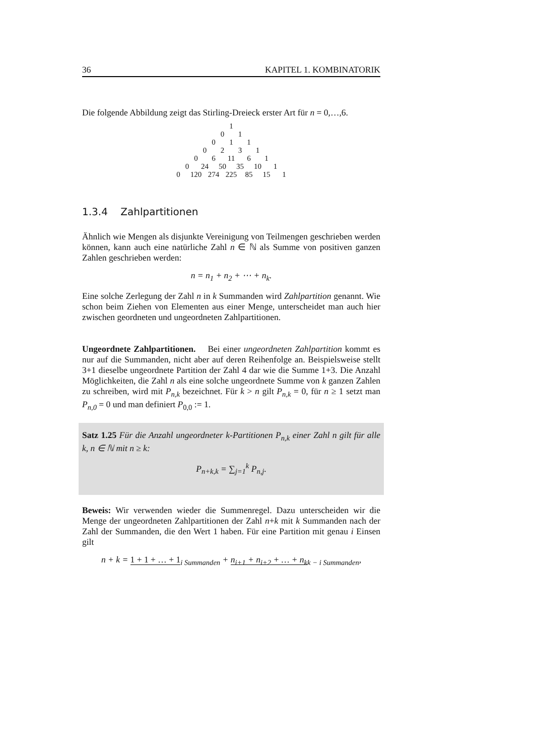36 KAPITEL 1. KOMBINATORIK
Die folgende Abbildung zeigt das Stirling-Dreieck erster Art für n = 0,…,6.
1
0 1
0 1 1
0231
0 6 11 6 1
0 24 50 35 10 1
0 120 274 225 85 15 1
1.3.4 Zahlpartitionen
Ähnlich wie Mengen als disjunkte Vereinigung von Teilmengen geschrieben werden können, kann auch eine natürliche Zahl n ∈ ℕ als Summe von positiven ganzen Zahlen geschrieben werden:
n = n<sub>1</sub> + n<sub>2</sub> + ⋯ + n<sub>k</sub>.
Eine solche Zerlegung der Zahl n in k Summanden wird Zahlpartition genannt. Wie schon beim Ziehen von Elementen aus einer Menge, unterscheidet man auch hier zwischen geordneten und ungeordneten Zahlpartitionen.
Ungeordnete Zahlpartitionen. Bei einer ungeordneten Zahlpartition kommt es nur auf die Summanden, nicht aber auf deren Reihenfolge an. Beispielsweise stellt 3+1 dieselbe ungeordnete Partition der Zahl 4 dar wie die Summe 1+3. Die Anzahl Möglichkeiten, die Zahl n als eine solche ungeordnete Summe von k ganzen Zahlen zu schreiben, wird mit P<sub>n,k</sub> bezeichnet. Für k > n gilt P<sub>n,k</sub> = 0, für n ≥ 1 setzt man P<sub>n,0</sub> = 0 und man definiert P<sub>0,0</sub> := 1.
Satz 1.25 Für die Anzahl ungeordneter k-Partitionen P<sub>n,k</sub> einer Zahl n gilt für alle k, n ∈ ℕ mit n ≥ k:
P<sub>n+k,k</sub> = ∑<sub>j=1</sub><sup>k</sup> P<sub>n,j</sub>.
Beweis: Wir verwenden wieder die Summenregel. Dazu unterscheiden wir die Menge der ungeordneten Zahlpartitionen der Zahl n+k mit k Summanden nach der Zahl der Summanden, die den Wert 1 haben. Für eine Partition mit genau i Einsen gilt
n + k = 1 + 1 + … + 1<sub>i Summanden</sub> + n<sub>i+1</sub> + n<sub>i+2</sub> + … + n<sub>k</sub><sub>k − i Summanden</sub>,